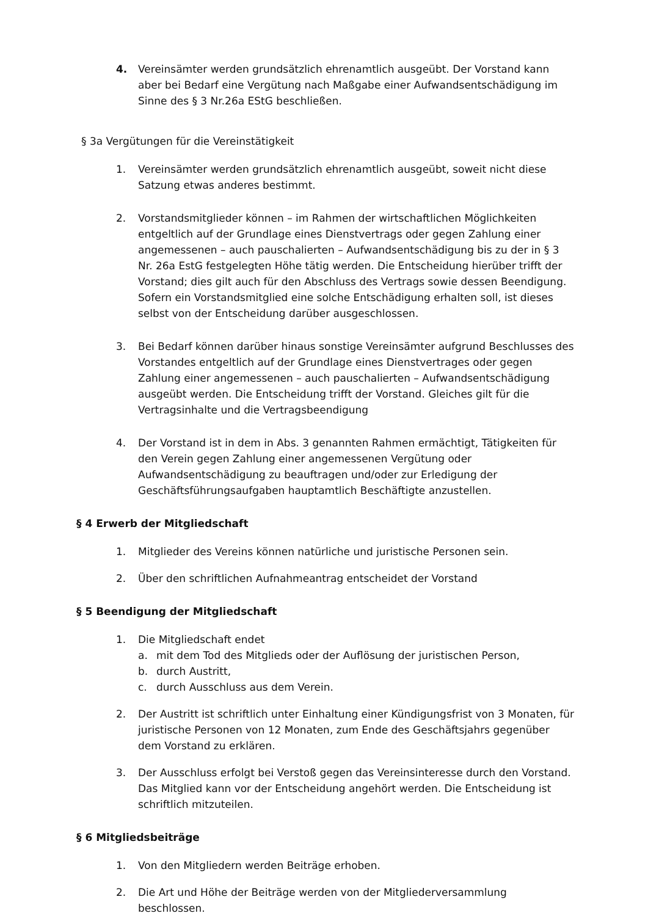4. Vereinsämter werden grundsätzlich ehrenamtlich ausgeübt. Der Vorstand kann aber bei Bedarf eine Vergütung nach Maßgabe einer Aufwandsentschädigung im Sinne des § 3 Nr.26a EStG beschließen.
§ 3a Vergütungen für die Vereinstätigkeit
1. Vereinsämter werden grundsätzlich ehrenamtlich ausgeübt, soweit nicht diese Satzung etwas anderes bestimmt.
2. Vorstandsmitglieder können – im Rahmen der wirtschaftlichen Möglichkeiten entgeltlich auf der Grundlage eines Dienstvertrags oder gegen Zahlung einer angemessenen – auch pauschalierten – Aufwandsentschädigung bis zu der in § 3 Nr. 26a EstG festgelegten Höhe tätig werden. Die Entscheidung hierüber trifft der Vorstand; dies gilt auch für den Abschluss des Vertrags sowie dessen Beendigung. Sofern ein Vorstandsmitglied eine solche Entschädigung erhalten soll, ist dieses selbst von der Entscheidung darüber ausgeschlossen.
3. Bei Bedarf können darüber hinaus sonstige Vereinsämter aufgrund Beschlusses des Vorstandes entgeltlich auf der Grundlage eines Dienstvertrages oder gegen Zahlung einer angemessenen – auch pauschalierten – Aufwandsentschädigung ausgeübt werden. Die Entscheidung trifft der Vorstand. Gleiches gilt für die Vertragsinhalte und die Vertragsbeendigung
4. Der Vorstand ist in dem in Abs. 3 genannten Rahmen ermächtigt, Tätigkeiten für den Verein gegen Zahlung einer angemessenen Vergütung oder Aufwandsentschädigung zu beauftragen und/oder zur Erledigung der Geschäftsführungsaufgaben hauptamtlich Beschäftigte anzustellen.
§ 4 Erwerb der Mitgliedschaft
1. Mitglieder des Vereins können natürliche und juristische Personen sein.
2. Über den schriftlichen Aufnahmeantrag entscheidet der Vorstand
§ 5 Beendigung der Mitgliedschaft
1. Die Mitgliedschaft endet
a. mit dem Tod des Mitglieds oder der Auflösung der juristischen Person,
b. durch Austritt,
c. durch Ausschluss aus dem Verein.
2. Der Austritt ist schriftlich unter Einhaltung einer Kündigungsfrist von 3 Monaten, für juristische Personen von 12 Monaten, zum Ende des Geschäftsjahrs gegenüber dem Vorstand zu erklären.
3. Der Ausschluss erfolgt bei Verstoß gegen das Vereinsinteresse durch den Vorstand. Das Mitglied kann vor der Entscheidung angehört werden. Die Entscheidung ist schriftlich mitzuteilen.
§ 6 Mitgliedsbeiträge
1. Von den Mitgliedern werden Beiträge erhoben.
2. Die Art und Höhe der Beiträge werden von der Mitgliederversammlung beschlossen.